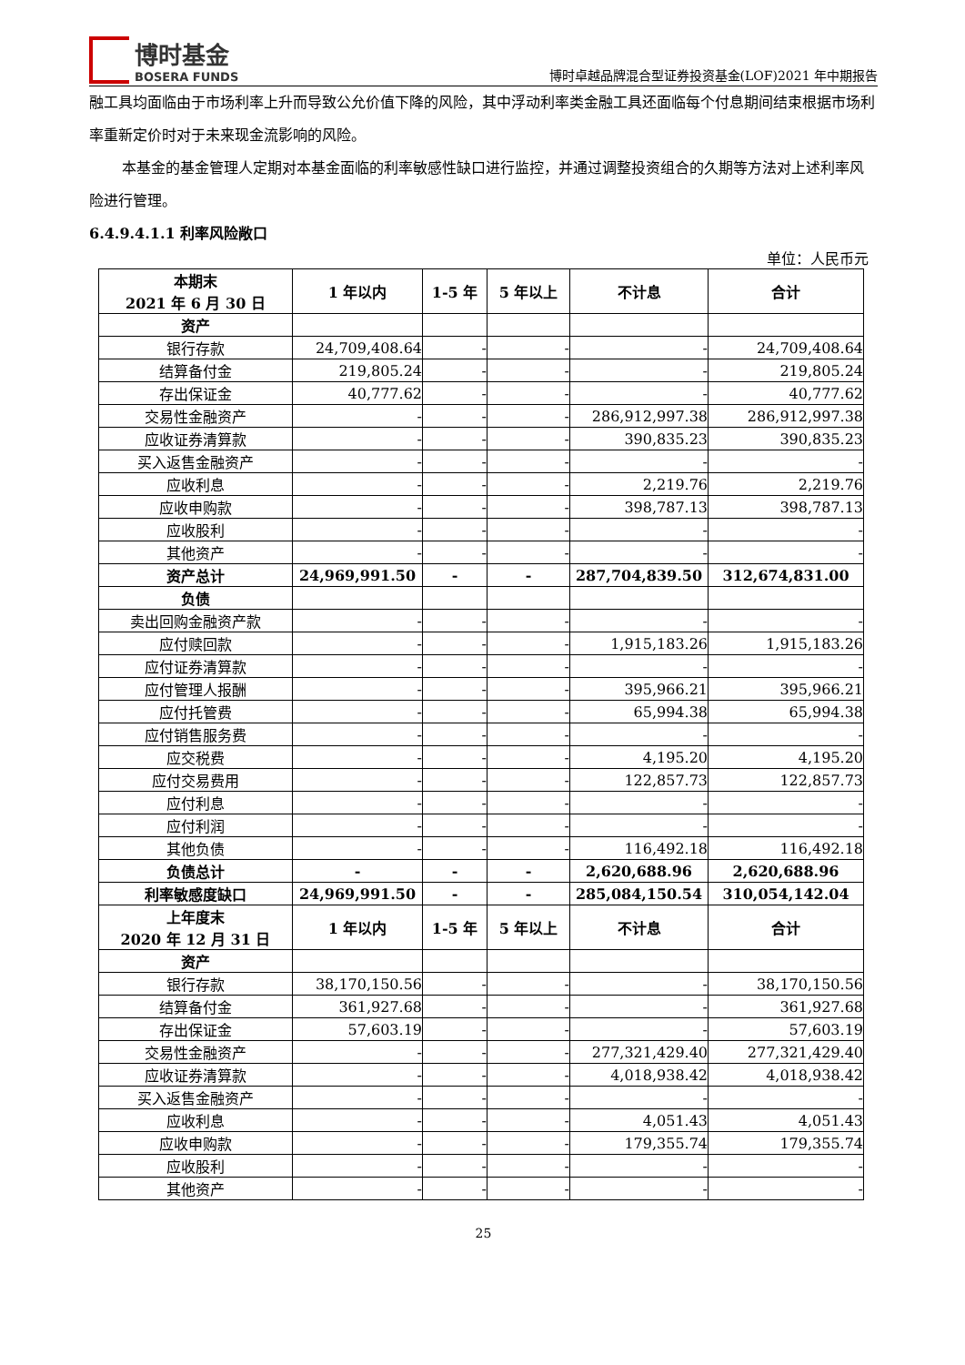博时基金
BOSERA FUNDS
博时卓越品牌混合型证券投资基金(LOF)2021 年中期报告
融工具均面临由于市场利率上升而导致公允价值下降的风险，其中浮动利率类金融工具还面临每个付息期间结束根据市场利率重新定价时对于未来现金流影响的风险。
本基金的基金管理人定期对本基金面临的利率敏感性缺口进行监控，并通过调整投资组合的久期等方法对上述利率风险进行管理。
6.4.9.4.1.1 利率风险敞口
单位：人民币元
| 本期末 2021 年 6 月 30 日 | 1 年以内 | 1-5 年 | 5 年以上 | 不计息 | 合计 |
| --- | --- | --- | --- | --- | --- |
| 资产 | | | | | |
| 银行存款 | 24,709,408.64 | - | - | - | 24,709,408.64 |
| 结算备付金 | 219,805.24 | - | - | - | 219,805.24 |
| 存出保证金 | 40,777.62 | - | - | - | 40,777.62 |
| 交易性金融资产 | - | - | - | 286,912,997.38 | 286,912,997.38 |
| 应收证券清算款 | - | - | - | 390,835.23 | 390,835.23 |
| 买入返售金融资产 | - | - | - | - | - |
| 应收利息 | - | - | - | 2,219.76 | 2,219.76 |
| 应收申购款 | - | - | - | 398,787.13 | 398,787.13 |
| 应收股利 | - | - | - | - | - |
| 其他资产 | - | - | - | - | - |
| 资产总计 | 24,969,991.50 | - | - | 287,704,839.50 | 312,674,831.00 |
| 负债 | | | | | |
| 卖出回购金融资产款 | - | - | - | - | - |
| 应付赎回款 | - | - | - | 1,915,183.26 | 1,915,183.26 |
| 应付证券清算款 | - | - | - | - | - |
| 应付管理人报酬 | - | - | - | 395,966.21 | 395,966.21 |
| 应付托管费 | - | - | - | 65,994.38 | 65,994.38 |
| 应付销售服务费 | - | - | - | - | - |
| 应交税费 | - | - | - | 4,195.20 | 4,195.20 |
| 应付交易费用 | - | - | - | 122,857.73 | 122,857.73 |
| 应付利息 | - | - | - | - | - |
| 应付利润 | - | - | - | - | - |
| 其他负债 | - | - | - | 116,492.18 | 116,492.18 |
| 负债总计 | - | - | - | 2,620,688.96 | 2,620,688.96 |
| 利率敏感度缺口 | 24,969,991.50 | - | - | 285,084,150.54 | 310,054,142.04 |
| 上年度末 2020 年 12 月 31 日 | 1 年以内 | 1-5 年 | 5 年以上 | 不计息 | 合计 |
| 资产 | | | | | |
| 银行存款 | 38,170,150.56 | - | - | - | 38,170,150.56 |
| 结算备付金 | 361,927.68 | - | - | - | 361,927.68 |
| 存出保证金 | 57,603.19 | - | - | - | 57,603.19 |
| 交易性金融资产 | - | - | - | 277,321,429.40 | 277,321,429.40 |
| 应收证券清算款 | - | - | - | 4,018,938.42 | 4,018,938.42 |
| 买入返售金融资产 | - | - | - | - | - |
| 应收利息 | - | - | - | 4,051.43 | 4,051.43 |
| 应收申购款 | - | - | - | 179,355.74 | 179,355.74 |
| 应收股利 | - | - | - | - | - |
| 其他资产 | - | - | - | - | - |
25